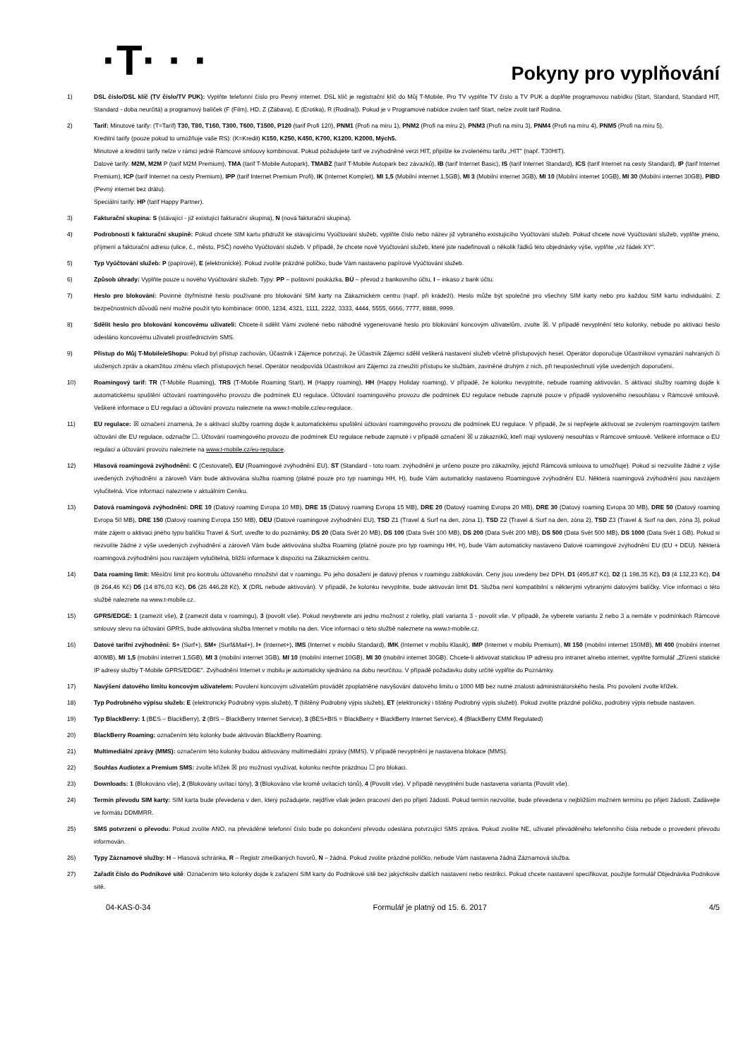·T· · ·
Pokyny pro vyplňování
1) DSL číslo/DSL klíč (TV číslo/TV PUK): Vyplňte telefonní číslo pro Pevný internet. DSL klíč je registrační klíč do Můj T-Mobile. Pro TV vyplňte TV číslo a TV PUK a doplňte programovou nabídku (Start, Standard, Standard HIT, Standard - doba neurčitá) a programový balíček (F (Film), HD, Z (Zábava), E (Erotika), R (Rodina)). Pokud je v Programové nabídce zvolen tarif Start, nelze zvolit tarif Rodina.
2) Tarif: Minutové tarify: (T=Tarif) T30, T80, T160, T300, T600, T1500, P120 (tarif Profi 120), PNM1 (Profi na míru 1), PNM2 (Profi na míru 2), PNM3 (Profi na míru 3), PNM4 (Profi na míru 4), PNM5 (Profi na míru 5).
Kreditní tarify (pouze pokud to umožňuje vaše RS): (K=Kredit) K150, K250, K450, K700, K1200, K2000, Mých5.
Minutové a kreditní tarify nelze v rámci jedné Rámcové smlouvy kombinovat. Pokud požadujete tarif ve zvýhodněné verzi HIT, připište ke zvolenému tarifu „HIT" (např. T30HIT).
Datové tarify: M2M, M2M P (tarif M2M Premium), TMA (tarif T-Mobile Autopark), TMABZ (tarif T-Mobile Autopark bez závazků), IB (tarif Internet Basic), IS (tarif Internet Standard), ICS (tarif Internet na cesty Standard), IP (tarif Internet Premium), ICP (tarif Internet na cesty Premium), IPP (tarif Internet Premium Profi), IK (Internet Komplet), MI 1,5 (Mobilní internet 1,5GB), MI 3 (Mobilní internet 3GB), MI 10 (Mobilní internet 10GB), MI 30 (Mobilní internet 30GB), PIBD (Pevný internet bez drátu).
Speciální tarify: HP (tarif Happy Partner).
3) Fakturační skupina: S (stávající - již existující fakturační skupina), N (nová fakturační skupina).
4) Podrobnosti k fakturační skupině: Pokud chcete SIM kartu přidružit ke stávajícímu Vyúčtování služeb, vyplňte číslo nebo název již vybraného existujícího Vyúčtování služeb. Pokud chcete nové Vyúčtování služeb, vyplňte jméno, příjmení a fakturační adresu (ulice, č., město, PSČ) nového Vyúčtování služeb. V případě, že chcete nové Vyúčtování služeb, které jste nadefinovali o několik řádků této objednávky výše, vyplňte „viz řádek XY".
5) Typ Vyúčtování služeb: P (papírové), E (elektronické). Pokud zvolíte prázdné políčko, bude Vám nastaveno papírové Vyúčtování služeb.
6) Způsob úhrady: Vyplňte pouze u nového Vyúčtování služeb. Typy: PP – poštovní poukázka, BÚ – převod z bankovního účtu, I – inkaso z bank účtu.
7) Heslo pro blokování: Povinné čtyřmístné heslo používané pro blokování SIM karty na Zákaznickém centru (např. při krádeži). Heslo může být společné pro všechny SIM karty nebo pro každou SIM kartu individuální. Z bezpečnostních důvodů není možné použít tyto kombinace: 0000, 1234, 4321, 1111, 2222, 3333, 4444, 5555, 6666, 7777, 8888, 9999.
8) Sdělit heslo pro blokování koncovému uživateli: Chcete-li sdělit Vámi zvolené nebo náhodně vygenerované heslo pro blokování koncovým uživatelům, zvolte ☒. V případě nevyplnění této kolonky, nebude po aktivaci heslo odesláno koncovému uživateli prostřednictvím SMS.
9) Přístup do Můj T-Mobile/eShopu: Pokud byl přístup zachován, Účastník i Zájemce potvrzují, že Účastník Zájemci sdělil veškerá nastavení služeb včetně přístupových hesel. Operátor doporučuje Účastníkovi vymazání nahraných či uložených zpráv a okamžitou změnu všech přístupových hesel. Operátor neodpovídá Účastníkovi ani Zájemci za zneužití přístupu ke službám, zaviněné druhým z nich, při neuposlechnutí výše uvedených doporučení.
10) Roamingový tarif: TR (T-Mobile Roaming), TRS (T-Mobile Roaming Start), H (Happy roaming), HH (Happy Holiday roaming). V případě, že kolonku nevyplníte, nebude roaming aktivován. S aktivací služby roaming dojde k automatickému spuštění účtování roamingového provozu dle podmínek EU regulace. Účtování roamingového provozu dle podmínek EU regulace nebude zapnuté pouze v případě vysloveného nesouhlasu v Rámcové smlouvě. Veškeré informace o EU regulaci a účtování provozu naleznete na www.t-mobile.cz/eu-regulace.
11) EU regulace: ☒ označení znamená, že s aktivací služby roaming dojde k automatickému spuštění účtování roamingového provozu dle podmínek EU regulace. V případě, že si nepřejete aktivovat se zvoleným roamingovým tarifem účtování dle EU regulace, odznačte ☐. Účtování roamingového provozu dle podmínek EU regulace nebude zapnuté i v případě označení ☒ u zákazníků, kteří mají vyslovený nesouhlas v Rámcové smlouvě. Veškeré informace o EU regulaci a účtování provozu naleznete na www.t-mobile.cz/eu-regulace.
12) Hlasová roamingová zvýhodnění: C (Cestovatel), EU (Roamingové zvýhodnění EU), ST (Standard - toto roam. zvýhodnění je určeno pouze pro zákazníky, jejichž Rámcová smlouva to umožňuje). Pokud si nezvolíte žádné z výše uvedených zvýhodnění a zároveň Vám bude aktivována služba roaming (platné pouze pro typ roamingu HH, H), bude Vám automaticky nastaveno Roamingové zvýhodnění EU. Některá roamingová zvýhodnění jsou navzájem vylučitelná. Více informací naleznete v aktuálním Ceníku.
13) Datová roamingová zvýhodnění: DRE 10 (Datový roaming Evropa 10 MB), DRE 15 (Datový roaming Evropa 15 MB), DRE 20 (Datový roaming Evropa 20 MB), DRE 30 (Datový roaming Evropa 30 MB), DRE 50 (Datový roaming Evropa 50 MB), DRE 150 (Datový roaming Evropa 150 MB), DEU (Datové roamingové zvýhodnění EU), TSD Z1 (Travel & Surf na den, zóna 1), TSD Z2 (Travel & Surf na den, zóna 2), TSD Z3 (Travel & Surf na den, zóna 3), pokud máte zájem o aktivaci jiného typu balíčku Travel & Surf, uveďte to do poznámky, DS 20 (Data Svět 20 MB), DS 100 (Data Svět 100 MB), DS 200 (Data Svět 200 MB), DS 500 (Data Svět 500 MB), DS 1000 (Data Svět 1 GB). Pokud si nezvolíte žádné z výše uvedených zvýhodnění a zároveň Vám bude aktivována služba Roaming (platné pouze pro typ roamingu HH, H), bude Vám automaticky nastaveno Datové roamingové zvýhodnění EU (EU + DEU). Některá roamingová zvýhodnění jsou navzájem vylučitelná, bližší informace k dispozici na Zákaznickém centru.
14) Data roaming limit: Měsíční limit pro kontrolu účtovaného množství dat v roamingu. Po jeho dosažení je datový přenos v roamingu zablokován. Ceny jsou uvedeny bez DPH. D1 (495,87 Kč), D2 (1 198,35 Kč), D3 (4 132,23 Kč), D4 (8 264,46 Kč) D5 (14 876,03 Kč), D6 (26 446,28 Kč), X (DRL nebude aktivován). V případě, že kolonku nevyplníte, bude aktivován limit D1. Služba není kompatibilní s některými vybranými datovými balíčky. Více informací o této službě naleznete na www.t-mobile.cz.
15) GPRS/EDGE: 1 (zamezit vše), 2 (zamezit data v roamingu), 3 (povolit vše). Pokud nevyberete ani jednu možnost z roletky, platí varianta 3 - povolit vše. V případě, že vyberete variantu 2 nebo 3 a nemáte v podmínkách Rámcové smlouvy slevu na účtování GPRS, bude aktivována služba Internet v mobilu na den. Více informací o této službě naleznete na www.t-mobile.cz.
16) Datové tarifní zvýhodnění: S+ (Surf+), SM+ (Surf&Mail+), I+ (Internet+), IMS (Internet v mobilu Standard), IMK (Internet v mobilu Klasik), IMP (Internet v mobilu Premium), MI 150 (mobilní internet 150MB), MI 400 (mobilní internet 400MB), MI 1,5 (mobilní internet 1,5GB), MI 3 (mobilní internet 3GB), MI 10 (mobilní internet 10GB), MI 30 (mobilní internet 30GB). Chcete-li aktivovat statickou IP adresu pro intranet a/nebo internet, vyplňte formulář „Zřízení statické IP adresy služby T-Mobile GPRS/EDGE". Zvýhodnění Internet v mobilu je automaticky sjednáno na dobu neurčitou. V případě požadavku doby určité vyplňte do Poznámky.
17) Navýšení datového limitu koncovým uživatelem: Povolení koncovým uživatelům provádět zpoplatněné navyšování datového limitu o 1000 MB bez nutné znalosti administrátorského hesla. Pro povolení zvolte křížek.
18) Typ Podrobného výpisu služeb: E (elektronický Podrobný výpis služeb), T (tištěný Podrobný výpis služeb), ET (elektronický i tištěný Podrobný výpis služeb). Pokud zvolíte prázdné políčko, podrobný výpis nebude nastaven.
19) Typ BlackBerry: 1 (BES – BlackBerry), 2 (BIS – BlackBerry Internet Service), 3 (BES+BIS = BlackBerry + BlackBerry Internet Service), 4 (BlackBerry EMM Regulated)
20) BlackBerry Roaming: označením této kolonky bude aktivován BlackBerry Roaming.
21) Multimediální zprávy (MMS): označením této kolonky budou aktivovány multimediální zprávy (MMS). V případě nevyplnění je nastavena blokace (MMS).
22) Souhlas Audiotex a Premium SMS: zvolte křížek ☒ pro možnost využívat, kolonku nechte prázdnou ☐ pro blokaci.
23) Downloads: 1 (Blokováno vše), 2 (Blokovány uvítací tóny), 3 (Blokováno vše kromě uvítacích tónů), 4 (Povolit vše). V případě nevyplnění bude nastavena varianta (Povolit vše).
24) Termín převodu SIM karty: SIM karta bude převedena v den, který požadujete, nejdříve však jeden pracovní den po přijetí žádosti. Pokud termín nezvolíte, bude převedena v nejbližším možném termínu po přijetí žádosti. Zadávejte ve formátu DDMMRR.
25) SMS potvrzení o převodu: Pokud zvolíte ANO, na převáděné telefonní číslo bude po dokončení převodu odeslána potvrzující SMS zpráva. Pokud zvolíte NE, uživatel převáděného telefonního čísla nebude o provedení převodu informován.
26) Typy Záznamové služby: H – Hlasová schránka, R – Registr zmeškaných hovorů, N – žádná. Pokud zvolíte prázdné políčko, nebude Vám nastavena žádná Záznamová služba.
27) Zařadit číslo do Podnikové sítě: Označením této kolonky dojde k zařazení SIM karty do Podnikové sítě bez jakýchkoliv dalších nastavení nebo restrikcí. Pokud chcete nastavení specifikovat, použijte formulář Objednávka Podnikové sítě.
04-KAS-0-34 Formulář je platný od 15. 6. 2017 4/5